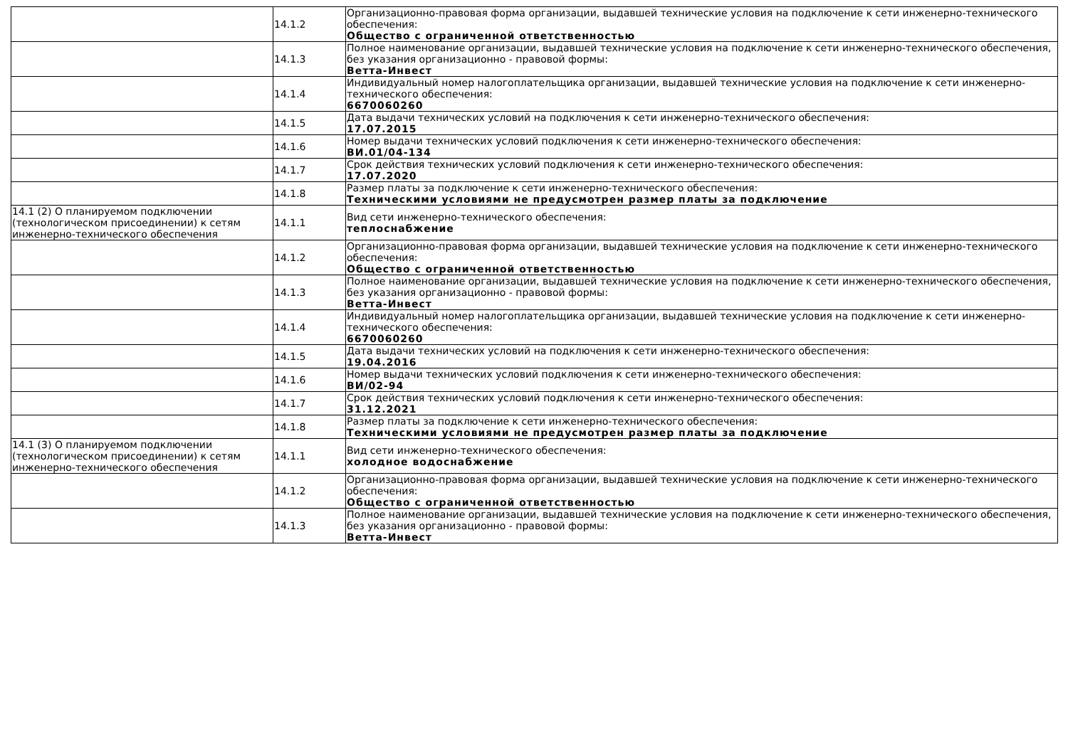| | 14.1.2 | Организационно-правовая форма организации, выдавшей технические условия на подключение к сети инженерно-технического обеспечения: Общество с ограниченной ответственностью |
| | 14.1.3 | Полное наименование организации, выдавшей технические условия на подключение к сети инженерно-технического обеспечения, без указания организационно - правовой формы: Ветта-Инвест |
| | 14.1.4 | Индивидуальный номер налогоплательщика организации, выдавшей технические условия на подключение к сети инженерно-технического обеспечения: 6670060260 |
| | 14.1.5 | Дата выдачи технических условий на подключения к сети инженерно-технического обеспечения: 17.07.2015 |
| | 14.1.6 | Номер выдачи технических условий подключения к сети инженерно-технического обеспечения: ВИ.01/04-134 |
| | 14.1.7 | Срок действия технических условий подключения к сети инженерно-технического обеспечения: 17.07.2020 |
| | 14.1.8 | Размер платы за подключение к сети инженерно-технического обеспечения: Техническими условиями не предусмотрен размер платы за подключение |
| 14.1 (2) О планируемом подключении (технологическом присоединении) к сетям инженерно-технического обеспечения | 14.1.1 | Вид сети инженерно-технического обеспечения: теплоснабжение |
| | 14.1.2 | Организационно-правовая форма организации, выдавшей технические условия на подключение к сети инженерно-технического обеспечения: Общество с ограниченной ответственностью |
| | 14.1.3 | Полное наименование организации, выдавшей технические условия на подключение к сети инженерно-технического обеспечения, без указания организационно - правовой формы: Ветта-Инвест |
| | 14.1.4 | Индивидуальный номер налогоплательщика организации, выдавшей технические условия на подключение к сети инженерно-технического обеспечения: 6670060260 |
| | 14.1.5 | Дата выдачи технических условий на подключения к сети инженерно-технического обеспечения: 19.04.2016 |
| | 14.1.6 | Номер выдачи технических условий подключения к сети инженерно-технического обеспечения: ВИ/02-94 |
| | 14.1.7 | Срок действия технических условий подключения к сети инженерно-технического обеспечения: 31.12.2021 |
| | 14.1.8 | Размер платы за подключение к сети инженерно-технического обеспечения: Техническими условиями не предусмотрен размер платы за подключение |
| 14.1 (3) О планируемом подключении (технологическом присоединении) к сетям инженерно-технического обеспечения | 14.1.1 | Вид сети инженерно-технического обеспечения: холодное водоснабжение |
| | 14.1.2 | Организационно-правовая форма организации, выдавшей технические условия на подключение к сети инженерно-технического обеспечения: Общество с ограниченной ответственностью |
| | 14.1.3 | Полное наименование организации, выдавшей технические условия на подключение к сети инженерно-технического обеспечения, без указания организационно - правовой формы: Ветта-Инвест |